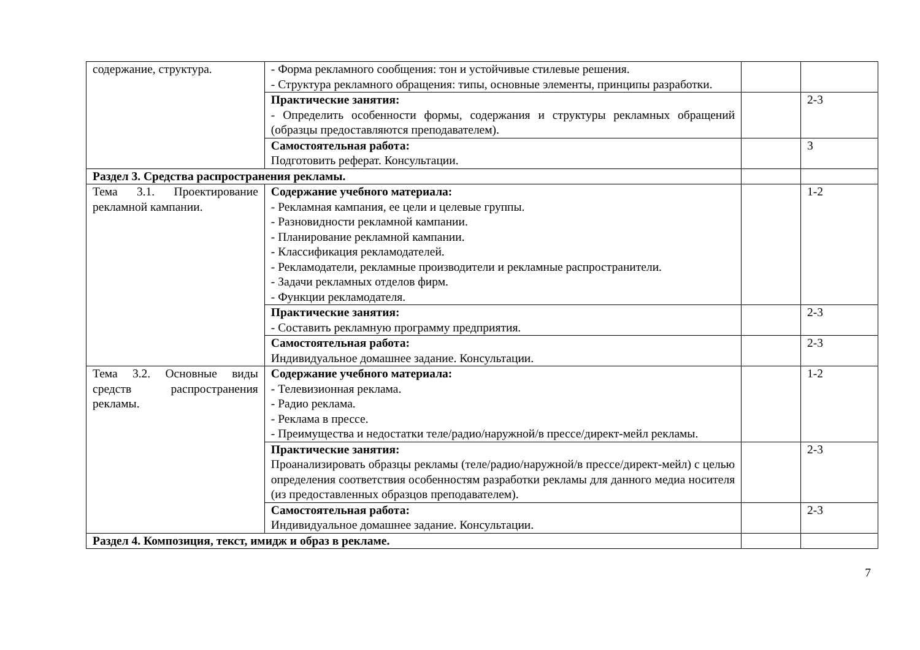| содержание, структура. | - Форма рекламного сообщения: тон и устойчивые стилевые решения. - Структура рекламного обращения: типы, основные элементы, принципы разработки. | | |
| | Практические занятия: - Определить особенности формы, содержания и структуры рекламных обращений (образцы предоставляются преподавателем). | | 2-3 |
| | Самостоятельная работа: Подготовить реферат. Консультации. | | 3 |
| Раздел 3. Средства распространения рекламы. | | | |
| Тема 3.1. Проектирование рекламной кампании. | Содержание учебного материала: - Рекламная кампания, ее цели и целевые группы. - Разновидности рекламной кампании. - Планирование рекламной кампании. - Классификация рекламодателей. - Рекламодатели, рекламные производители и рекламные распространители. - Задачи рекламных отделов фирм. - Функции рекламодателя. | | 1-2 |
| | Практические занятия: - Составить рекламную программу предприятия. | | 2-3 |
| | Самостоятельная работа: Индивидуальное домашнее задание. Консультации. | | 2-3 |
| Тема 3.2. Основные виды средств распространения рекламы. | Содержание учебного материала: - Телевизионная реклама. - Радио реклама. - Реклама в прессе. - Преимущества и недостатки теле/радио/наружной/в прессе/директ-мейл рекламы. | | 1-2 |
| | Практические занятия: Проанализировать образцы рекламы (теле/радио/наружной/в прессе/директ-мейл) с целью определения соответствия особенностям разработки рекламы для данного медиа носителя (из предоставленных образцов преподавателем). | | 2-3 |
| | Самостоятельная работа: Индивидуальное домашнее задание. Консультации. | | 2-3 |
| Раздел 4. Композиция, текст, имидж и образ в рекламе. | | | |
7